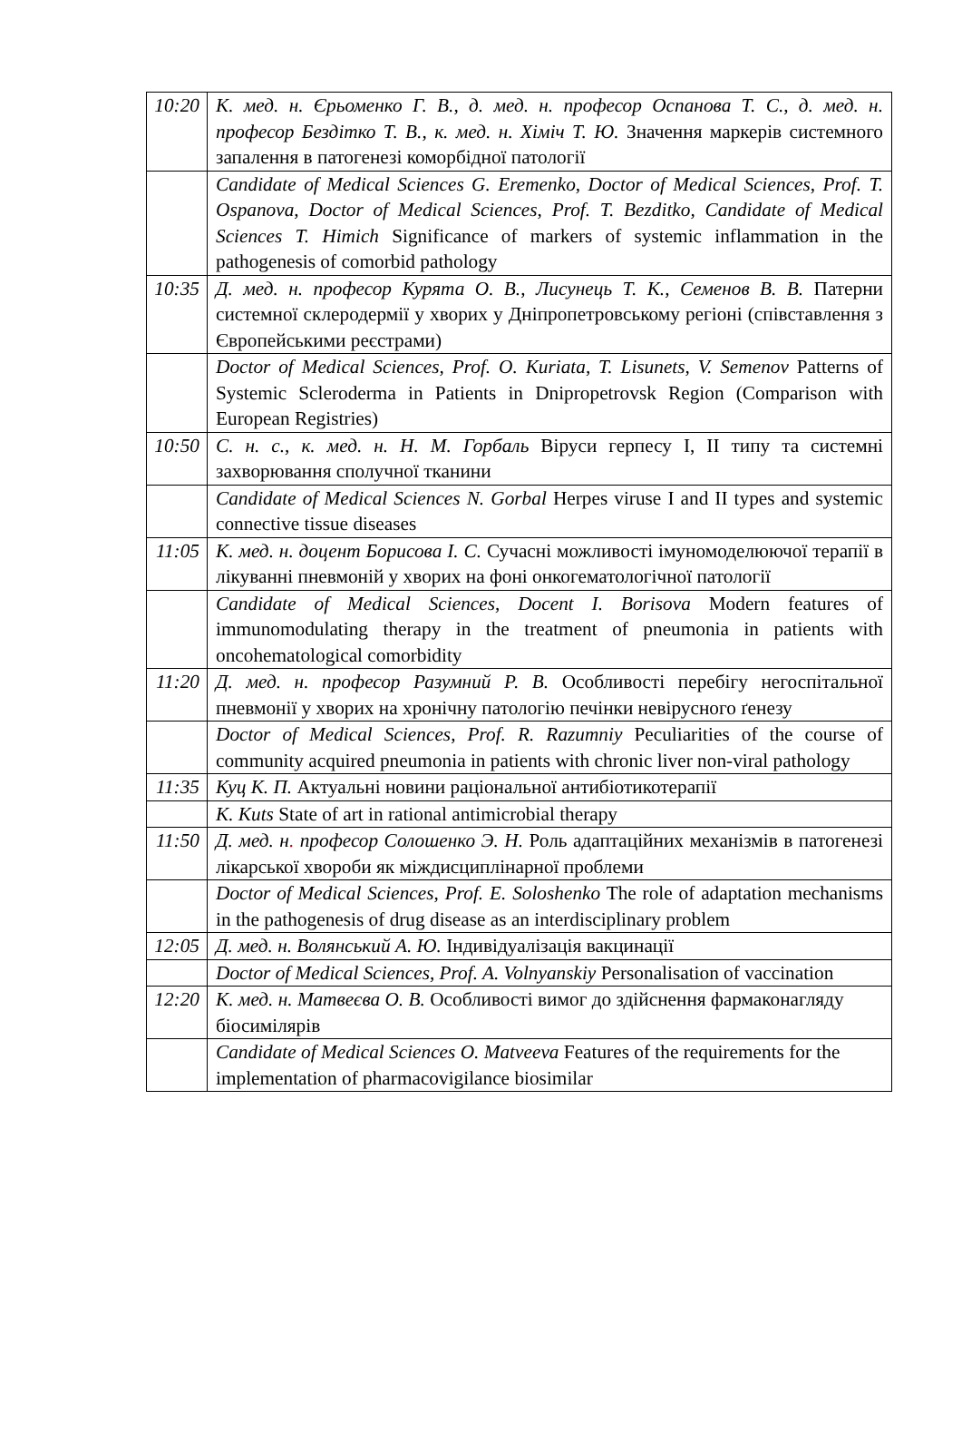| 10:20 | К. мед. н. Єрьоменко Г. В., д. мед. н. професор Оспанова Т. С., д. мед. н. професор Бездітко Т. В., к. мед. н. Хіміч Т. Ю. Значення маркерів системного запалення в патогенезі коморбідної патології |
| | Candidate of Medical Sciences G. Eremenko, Doctor of Medical Sciences, Prof. T. Ospanova, Doctor of Medical Sciences, Prof. T. Bezditko, Candidate of Medical Sciences T. Himich Significance of markers of systemic inflammation in the pathogenesis of comorbid pathology |
| 10:35 | Д. мед. н. професор Курята О. В., Лисунець Т. К., Семенов В. В. Патерни системної склеродермії у хворих у Дніпропетровському регіоні (співставлення з Європейськими реєстрами) |
| | Doctor of Medical Sciences, Prof. O. Kuriata, T. Lisunets, V. Semenov Patterns of Systemic Scleroderma in Patients in Dnipropetrovsk Region (Comparison with European Registries) |
| 10:50 | С. н. с., к. мед. н. Н. М. Горбаль Віруси герпесу I, II типу та системні захворювання сполучної тканини |
| | Candidate of Medical Sciences N. Gorbal Herpes viruse I and II types and systemic connective tissue diseases |
| 11:05 | К. мед. н. доцент Борисова І. С. Сучасні можливості імуномоделюючої терапії в лікуванні пневмоній у хворих на фоні онкогематологічної патології |
| | Candidate of Medical Sciences, Docent I. Borisova Modern features of immunomodulating therapy in the treatment of pneumonia in patients with oncohematological comorbidity |
| 11:20 | Д. мед. н. професор Разумний Р. В. Особливості перебігу негоспітальної пневмонії у хворих на хронічну патологію печінки невірусного ґенезу |
| | Doctor of Medical Sciences, Prof. R. Razumniy Peculiarities of the course of community acquired pneumonia in patients with chronic liver non-viral pathology |
| 11:35 | Куц К. П. Актуальні новини раціональної антибіотикотерапії |
| | K. Kuts State of art in rational antimicrobial therapy |
| 11:50 | Д. мед. н . професор Солошенко Э. Н. Роль адаптаційних механізмів в патогенезі лікарської хвороби як міждисциплінарної проблеми |
| | Doctor of Medical Sciences, Prof. E. Soloshenko The role of adaptation mechanisms in the pathogenesis of drug disease as an interdisciplinary problem |
| 12:05 | Д. мед. н. Волянський А. Ю. Індивідуалізація вакцинації |
| | Doctor of Medical Sciences, Prof. A. Volnyanskiy Personalisation of vaccination |
| 12:20 | К. мед. н. Матвеєва О. В. Особливості вимог до здійснення фармаконагляду біосимілярів |
| | Candidate of Medical Sciences O. Matveeva Features of the requirements for the implementation of pharmacovigilance biosimilar |